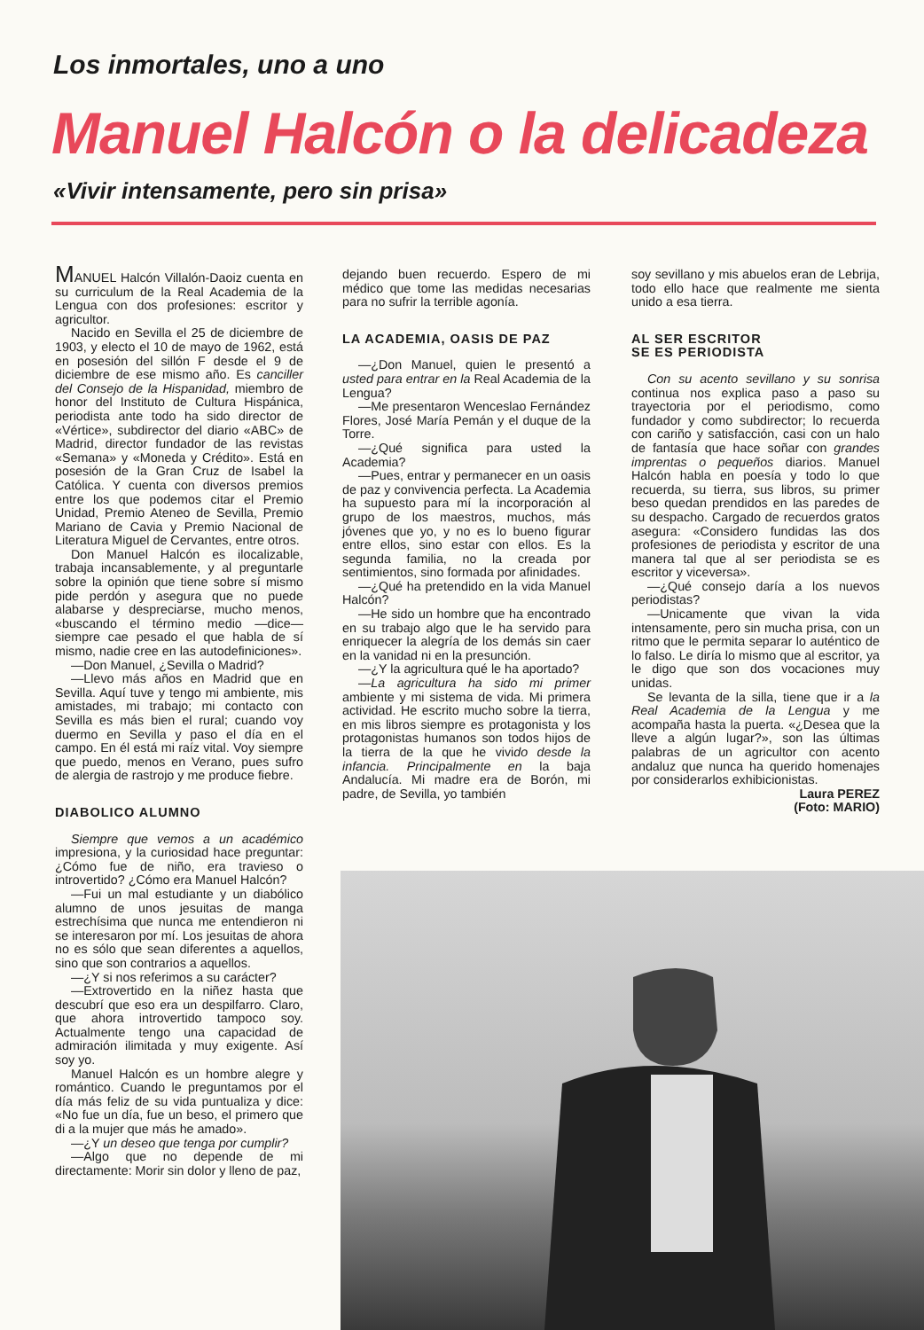Los inmortales, uno a uno
Manuel Halcón o la delicadeza
«Vivir intensamente, pero sin prisa»
MANUEL Halcón Villalón-Daoiz cuenta en su curriculum de la Real Academia de la Lengua con dos profesiones: escritor y agricultor.
Nacido en Sevilla el 25 de diciembre de 1903, y electo el 10 de mayo de 1962, está en posesión del sillón F desde el 9 de diciembre de ese mismo año. Es canciller del Consejo de la Hispanidad, miembro de honor del Instituto de Cultura Hispánica, periodista ante todo ha sido director de «Vértice», subdirector del diario «ABC» de Madrid, director fundador de las revistas «Semana» y «Moneda y Crédito». Está en posesión de la Gran Cruz de Isabel la Católica. Y cuenta con diversos premios entre los que podemos citar el Premio Unidad, Premio Ateneo de Sevilla, Premio Mariano de Cavia y Premio Nacional de Literatura Miguel de Cervantes, entre otros.
Don Manuel Halcón es ilocalizable, trabaja incansablemente, y al preguntarle sobre la opinión que tiene sobre sí mismo pide perdón y asegura que no puede alabarse y despreciarse, mucho menos, «buscando el término medio —dice— siempre cae pesado el que habla de sí mismo, nadie cree en las autodefiniciones».
—Don Manuel, ¿Sevilla o Madrid?
—Llevo más años en Madrid que en Sevilla. Aquí tuve y tengo mi ambiente, mis amistades, mi trabajo; mi contacto con Sevilla es más bien el rural; cuando voy duermo en Sevilla y paso el día en el campo. En él está mi raíz vital. Voy siempre que puedo, menos en Verano, pues sufro de alergia de rastrojo y me produce fiebre.
DIABOLICO ALUMNO
Siempre que vemos a un académico impresiona, y la curiosidad hace preguntar: ¿Cómo fue de niño, era travieso o introvertido? ¿Cómo era Manuel Halcón?
—Fui un mal estudiante y un diabólico alumno de unos jesuitas de manga estrechísima que nunca me entendieron ni se interesaron por mí. Los jesuitas de ahora no es sólo que sean diferentes a aquellos, sino que son contrarios a aquellos.
—¿Y si nos referimos a su carácter?
—Extrovertido en la niñez hasta que descubrí que eso era un despilfarro. Claro, que ahora introvertido tampoco soy. Actualmente tengo una capacidad de admiración ilimitada y muy exigente. Así soy yo.
Manuel Halcón es un hombre alegre y romántico. Cuando le preguntamos por el día más feliz de su vida puntualiza y dice: «No fue un día, fue un beso, el primero que di a la mujer que más he amado».
—¿Y un deseo que tenga por cumplir?
—Algo que no depende de mi directamente: Morir sin dolor y lleno de paz,
dejando buen recuerdo. Espero de mi médico que tome las medidas necesarias para no sufrir la terrible agonía.
LA ACADEMIA, OASIS DE PAZ
—¿Don Manuel, quien le presentó a usted para entrar en la Real Academia de la Lengua?
—Me presentaron Wenceslao Fernández Flores, José María Pemán y el duque de la Torre.
—¿Qué significa para usted la Academia?
—Pues, entrar y permanecer en un oasis de paz y convivencia perfecta. La Academia ha supuesto para mí la incorporación al grupo de los maestros, muchos, más jóvenes que yo, y no es lo bueno figurar entre ellos, sino estar con ellos. Es la segunda familia, no la creada por sentimientos, sino formada por afinidades.
—¿Qué ha pretendido en la vida Manuel Halcón?
—He sido un hombre que ha encontrado en su trabajo algo que le ha servido para enriquecer la alegría de los demás sin caer en la vanidad ni en la presunción.
—¿Y la agricultura qué le ha aportado?
—La agricultura ha sido mi primer ambiente y mi sistema de vida. Mi primera actividad. He escrito mucho sobre la tierra, en mis libros siempre es protagonista y los protagonistas humanos son todos hijos de la tierra de la que he vivido desde la infancia. Principalmente en la baja Andalucía. Mi madre era de Borón, mi padre, de Sevilla, yo también
soy sevillano y mis abuelos eran de Lebrija, todo ello hace que realmente me sienta unido a esa tierra.
AL SER ESCRITOR
SE ES PERIODISTA
Con su acento sevillano y su sonrisa continua nos explica paso a paso su trayectoria por el periodismo, como fundador y como subdirector; lo recuerda con cariño y satisfacción, casi con un halo de fantasía que hace soñar con grandes imprentas o pequeños diarios. Manuel Halcón habla en poesía y todo lo que recuerda, su tierra, sus libros, su primer beso quedan prendidos en las paredes de su despacho. Cargado de recuerdos gratos asegura: «Considero fundidas las dos profesiones de periodista y escritor de una manera tal que al ser periodista se es escritor y viceversa».
—¿Qué consejo daría a los nuevos periodistas?
—Unicamente que vivan la vida intensamente, pero sin mucha prisa, con un ritmo que le permita separar lo auténtico de lo falso. Le diría lo mismo que al escritor, ya le digo que son dos vocaciones muy unidas.
Se levanta de la silla, tiene que ir a la Real Academia de la Lengua y me acompaña hasta la puerta. «¿Desea que la lleve a algún lugar?», son las últimas palabras de un agricultor con acento andaluz que nunca ha querido homenajes por considerarlos exhibicionistas.
Laura PEREZ
(Foto: MARIO)